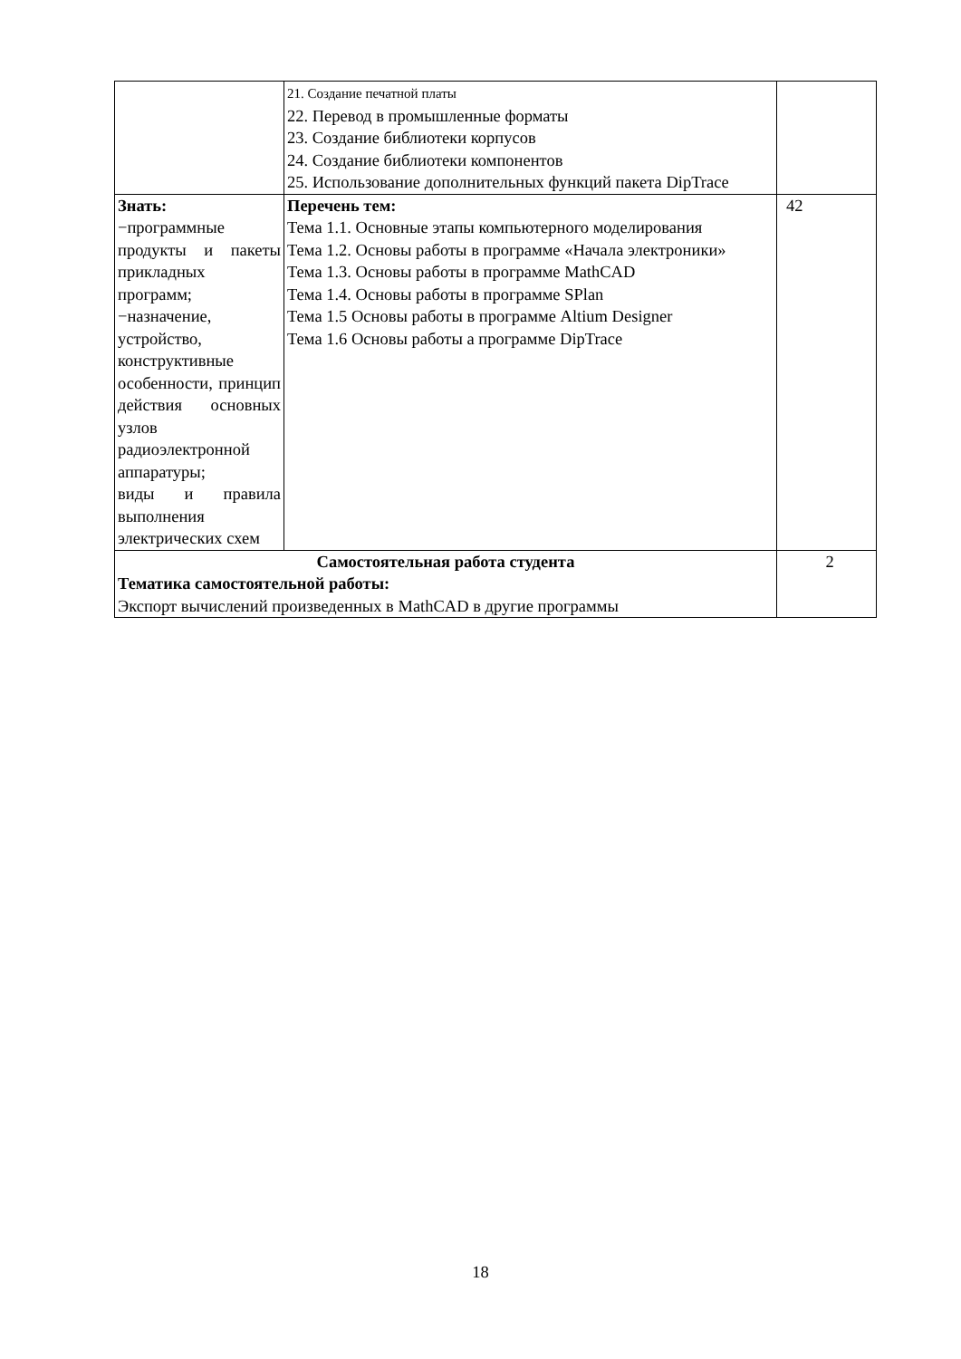| | 21. Создание печатной платы 22. Перевод в промышленные форматы 23. Создание библиотеки корпусов 24. Создание библиотеки компонентов 25. Использование дополнительных функций пакета DipTrace | |
| Знать: −программные продукты и пакеты прикладных программ; −назначение, устройство, конструктивные особенности, принцип действия основных узлов радиоэлектронной аппаратуры; виды и правила выполнения электрических схем | Перечень тем: Тема 1.1. Основные этапы компьютерного моделирования Тема 1.2. Основы работы в программе «Начала электроники» Тема 1.3. Основы работы в программе MathCAD Тема 1.4. Основы работы в программе SPlan Тема 1.5 Основы работы в программе Altium Designer Тема 1.6 Основы работы а программе DipTrace | 42 |
| Самостоятельная работа студента Тематика самостоятельной работы: Экспорт вычислений произведенных в MathCAD в другие программы | | 2 |
18